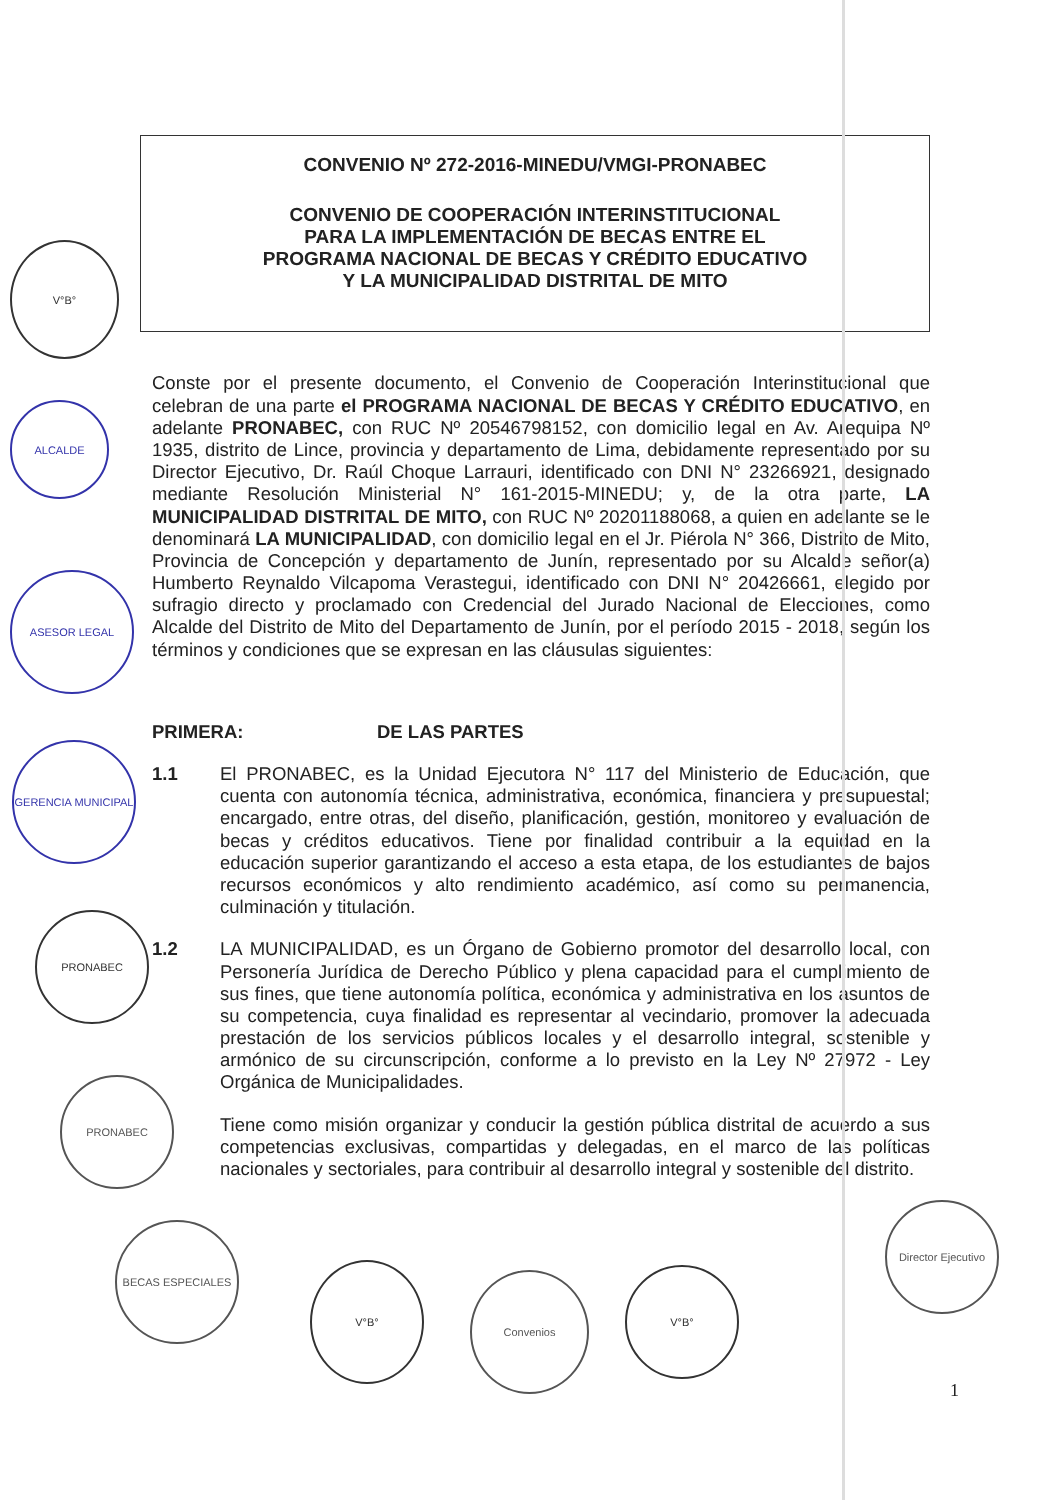CONVENIO Nº 272-2016-MINEDU/VMGI-PRONABEC
CONVENIO DE COOPERACIÓN INTERINSTITUCIONAL
PARA LA IMPLEMENTACIÓN DE BECAS ENTRE EL
PROGRAMA NACIONAL DE BECAS Y CRÉDITO EDUCATIVO
Y LA MUNICIPALIDAD DISTRITAL DE MITO
Conste por el presente documento, el Convenio de Cooperación Interinstitucional que celebran de una parte el PROGRAMA NACIONAL DE BECAS Y CRÉDITO EDUCATIVO, en adelante PRONABEC, con RUC Nº 20546798152, con domicilio legal en Av. Arequipa Nº 1935, distrito de Lince, provincia y departamento de Lima, debidamente representado por su Director Ejecutivo, Dr. Raúl Choque Larrauri, identificado con DNI N° 23266921, designado mediante Resolución Ministerial N° 161-2015-MINEDU; y, de la otra parte, LA MUNICIPALIDAD DISTRITAL DE MITO, con RUC Nº 20201188068, a quien en adelante se le denominará LA MUNICIPALIDAD, con domicilio legal en el Jr. Piérola N° 366, Distrito de Mito, Provincia de Concepción y departamento de Junín, representado por su Alcalde señor(a) Humberto Reynaldo Vilcapoma Verastegui, identificado con DNI N° 20426661, elegido por sufragio directo y proclamado con Credencial del Jurado Nacional de Elecciones, como Alcalde del Distrito de Mito del Departamento de Junín, por el período 2015 - 2018, según los términos y condiciones que se expresan en las cláusulas siguientes:
PRIMERA: DE LAS PARTES
1.1 El PRONABEC, es la Unidad Ejecutora N° 117 del Ministerio de Educación, que cuenta con autonomía técnica, administrativa, económica, financiera y presupuestal; encargado, entre otras, del diseño, planificación, gestión, monitoreo y evaluación de becas y créditos educativos. Tiene por finalidad contribuir a la equidad en la educación superior garantizando el acceso a esta etapa, de los estudiantes de bajos recursos económicos y alto rendimiento académico, así como su permanencia, culminación y titulación.
1.2 LA MUNICIPALIDAD, es un Órgano de Gobierno promotor del desarrollo local, con Personería Jurídica de Derecho Público y plena capacidad para el cumplimiento de sus fines, que tiene autonomía política, económica y administrativa en los asuntos de su competencia, cuya finalidad es representar al vecindario, promover la adecuada prestación de los servicios públicos locales y el desarrollo integral, sostenible y armónico de su circunscripción, conforme a lo previsto en la Ley Nº 27972 - Ley Orgánica de Municipalidades.
Tiene como misión organizar y conducir la gestión pública distrital de acuerdo a sus competencias exclusivas, compartidas y delegadas, en el marco de las políticas nacionales y sectoriales, para contribuir al desarrollo integral y sostenible del distrito.
V°B°
ALCALDE
ASESOR LEGAL
GERENCIA MUNICIPAL
PRONABEC
PRONABEC
BECAS ESPECIALES
V°B°
Convenios V°B°
Director Ejecutivo
1